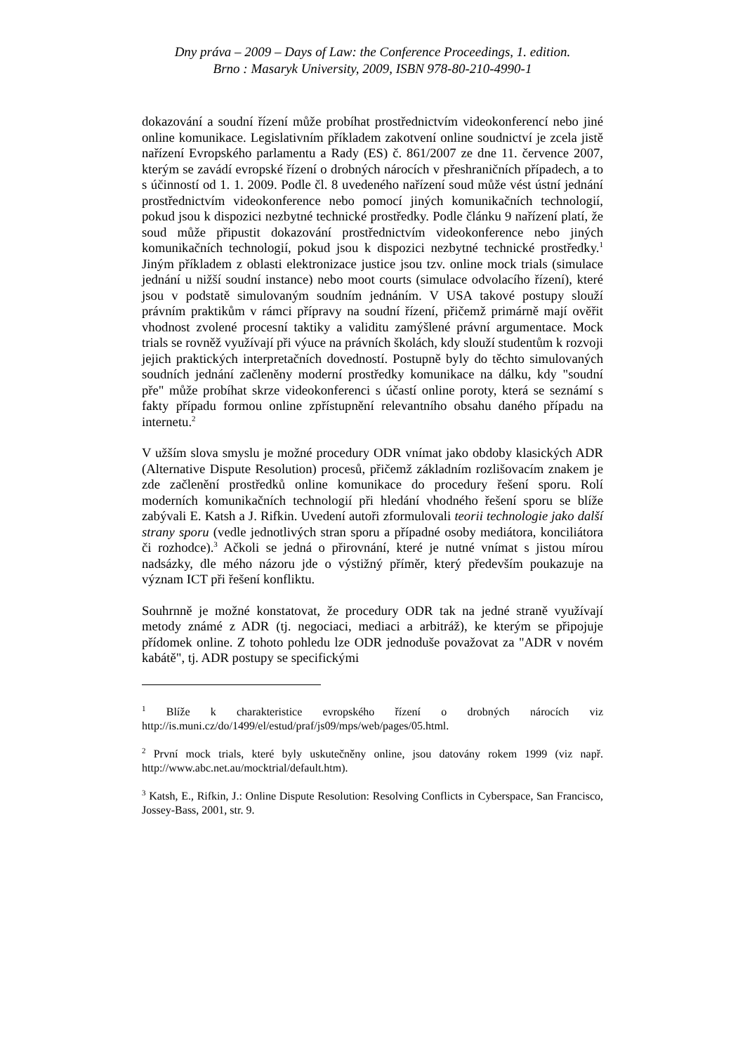Dny práva – 2009 – Days of Law: the Conference Proceedings, 1. edition.
Brno : Masaryk University, 2009, ISBN 978-80-210-4990-1
dokazování a soudní řízení může probíhat prostřednictvím videokonferencí nebo jiné online komunikace. Legislativním příkladem zakotvení online soudnictví je zcela jistě nařízení Evropského parlamentu a Rady (ES) č. 861/2007 ze dne 11. července 2007, kterým se zavádí evropské řízení o drobných nárocích v přeshraničních případech, a to s účinností od 1. 1. 2009. Podle čl. 8 uvedeného nařízení soud může vést ústní jednání prostřednictvím videokonference nebo pomocí jiných komunikačních technologií, pokud jsou k dispozici nezbytné technické prostředky. Podle článku 9 nařízení platí, že soud může připustit dokazování prostřednictvím videokonference nebo jiných komunikačních technologií, pokud jsou k dispozici nezbytné technické prostředky.<sup>1</sup> Jiným příkladem z oblasti elektronizace justice jsou tzv. online mock trials (simulace jednání u nižší soudní instance) nebo moot courts (simulace odvolacího řízení), které jsou v podstatě simulovaným soudním jednáním. V USA takové postupy slouží právním praktikům v rámci přípravy na soudní řízení, přičemž primárně mají ověřit vhodnost zvolené procesní taktiky a validitu zamýšlené právní argumentace. Mock trials se rovněž využívají při výuce na právních školách, kdy slouží studentům k rozvoji jejich praktických interpretačních dovedností. Postupně byly do těchto simulovaných soudních jednání začleněny moderní prostředky komunikace na dálku, kdy "soudní pře" může probíhat skrze videokonferenci s účastí online poroty, která se seznámí s fakty případu formou online zpřístupnění relevantního obsahu daného případu na internetu.<sup>2</sup>
V užším slova smyslu je možné procedury ODR vnímat jako obdoby klasických ADR (Alternative Dispute Resolution) procesů, přičemž základním rozlišovacím znakem je zde začlenění prostředků online komunikace do procedury řešení sporu. Rolí moderních komunikačních technologií při hledání vhodného řešení sporu se blíže zabývali E. Katsh a J. Rifkin. Uvedení autoři zformulovali teorii technologie jako další strany sporu (vedle jednotlivých stran sporu a případné osoby mediátora, konciliátora či rozhodce).<sup>3</sup> Ačkoli se jedná o přirovnání, které je nutné vnímat s jistou mírou nadsázky, dle mého názoru jde o výstižný příměr, který především poukazuje na význam ICT při řešení konfliktu.
Souhrnně je možné konstatovat, že procedury ODR tak na jedné straně využívají metody známé z ADR (tj. negociaci, mediaci a arbitráž), ke kterým se připojuje přídomek online. Z tohoto pohledu lze ODR jednoduše považovat za "ADR v novém kabátě", tj. ADR postupy se specifickými
<sup>1</sup> Blíže k charakteristice evropského řízení o drobných nárocích viz http://is.muni.cz/do/1499/el/estud/praf/js09/mps/web/pages/05.html.
<sup>2</sup> První mock trials, které byly uskutečněny online, jsou datovány rokem 1999 (viz např. http://www.abc.net.au/mocktrial/default.htm).
<sup>3</sup> Katsh, E., Rifkin, J.: Online Dispute Resolution: Resolving Conflicts in Cyberspace, San Francisco, Jossey-Bass, 2001, str. 9.